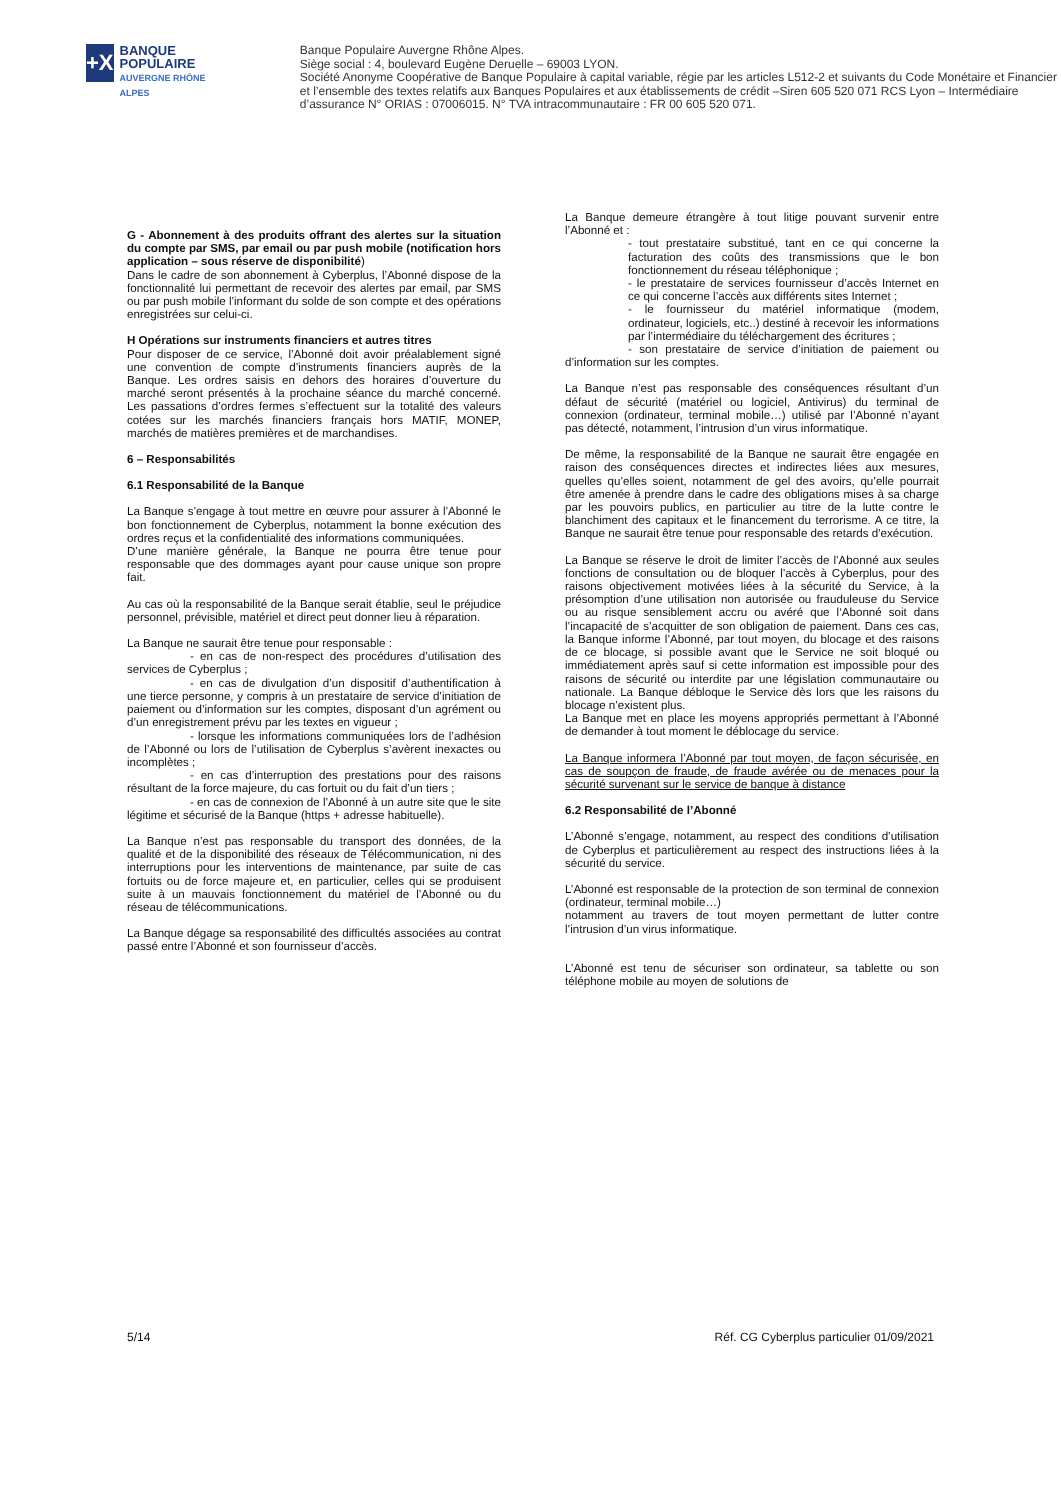+X
BANQUE POPULAIRE
AUVERGNE RHÔNE ALPES
Banque Populaire Auvergne Rhône Alpes.
Siège social : 4, boulevard Eugène Deruelle – 69003 LYON.
Société Anonyme Coopérative de Banque Populaire à capital variable, régie par les articles L512-2 et suivants du Code Monétaire et Financier et l’ensemble des textes relatifs aux Banques Populaires et aux établissements de crédit –Siren 605 520 071 RCS Lyon – Intermédiaire d’assurance N° ORIAS : 07006015. N° TVA intracommunautaire : FR 00 605 520 071.
G - Abonnement à des produits offrant des alertes sur la situation du compte par SMS, par email ou par push mobile (notification hors application – sous réserve de disponibilité)
Dans le cadre de son abonnement à Cyberplus, l’Abonné dispose de la fonctionnalité lui permettant de recevoir des alertes par email, par SMS ou par push mobile l’informant du solde de son compte et des opérations enregistrées sur celui-ci.
H Opérations sur instruments financiers et autres titres
Pour disposer de ce service, l’Abonné doit avoir préalablement signé une convention de compte d’instruments financiers auprès de la Banque. Les ordres saisis en dehors des horaires d’ouverture du marché seront présentés à la prochaine séance du marché concerné. Les passations d’ordres fermes s’effectuent sur la totalité des valeurs cotées sur les marchés financiers français hors MATIF, MONEP, marchés de matières premières et de marchandises.
6 – Responsabilités
6.1 Responsabilité de la Banque
La Banque s’engage à tout mettre en œuvre pour assurer à l’Abonné le bon fonctionnement de Cyberplus, notamment la bonne exécution des ordres reçus et la confidentialité des informations communiquées.
D’une manière générale, la Banque ne pourra être tenue pour responsable que des dommages ayant pour cause unique son propre fait.
Au cas où la responsabilité de la Banque serait établie, seul le préjudice personnel, prévisible, matériel et direct peut donner lieu à réparation.
La Banque ne saurait être tenue pour responsable :
- en cas de non-respect des procédures d’utilisation des services de Cyberplus ;
- en cas de divulgation d’un dispositif d’authentification à une tierce personne, y compris à un prestataire de service d’initiation de paiement ou d’information sur les comptes, disposant d’un agrément ou d’un enregistrement prévu par les textes en vigueur ;
- lorsque les informations communiquées lors de l’adhésion de l’Abonné ou lors de l’utilisation de Cyberplus s’avèrent inexactes ou incomplètes ;
- en cas d’interruption des prestations pour des raisons résultant de la force majeure, du cas fortuit ou du fait d’un tiers ;
- en cas de connexion de l’Abonné à un autre site que le site légitime et sécurisé de la Banque (https + adresse habituelle).
La Banque n’est pas responsable du transport des données, de la qualité et de la disponibilité des réseaux de Télécommunication, ni des interruptions pour les interventions de maintenance, par suite de cas fortuits ou de force majeure et, en particulier, celles qui se produisent suite à un mauvais fonctionnement du matériel de l’Abonné ou du réseau de télécommunications.
La Banque dégage sa responsabilité des difficultés associées au contrat passé entre l’Abonné et son fournisseur d’accès.
La Banque demeure étrangère à tout litige pouvant survenir entre l’Abonné et :
- tout prestataire substitué, tant en ce qui concerne la facturation des coûts des transmissions que le bon fonctionnement du réseau téléphonique ;
- le prestataire de services fournisseur d’accès Internet en ce qui concerne l’accès aux différents sites Internet ;
- le fournisseur du matériel informatique (modem, ordinateur, logiciels, etc..) destiné à recevoir les informations par l’intermédiaire du téléchargement des écritures ;
- son prestataire de service d’initiation de paiement ou d’information sur les comptes.
La Banque n’est pas responsable des conséquences résultant d’un défaut de sécurité (matériel ou logiciel, Antivirus) du terminal de connexion (ordinateur, terminal mobile…) utilisé par l’Abonné n’ayant pas détecté, notamment, l’intrusion d’un virus informatique.
De même, la responsabilité de la Banque ne saurait être engagée en raison des conséquences directes et indirectes liées aux mesures, quelles qu’elles soient, notamment de gel des avoirs, qu’elle pourrait être amenée à prendre dans le cadre des obligations mises à sa charge par les pouvoirs publics, en particulier au titre de la lutte contre le blanchiment des capitaux et le financement du terrorisme. A ce titre, la Banque ne saurait être tenue pour responsable des retards d'exécution.
La Banque se réserve le droit de limiter l’accès de l’Abonné aux seules fonctions de consultation ou de bloquer l’accès à Cyberplus, pour des raisons objectivement motivées liées à la sécurité du Service, à la présomption d’une utilisation non autorisée ou frauduleuse du Service ou au risque sensiblement accru ou avéré que l‘Abonné soit dans l’incapacité de s’acquitter de son obligation de paiement. Dans ces cas, la Banque informe l’Abonné, par tout moyen, du blocage et des raisons de ce blocage, si possible avant que le Service ne soit bloqué ou immédiatement après sauf si cette information est impossible pour des raisons de sécurité ou interdite par une législation communautaire ou nationale. La Banque débloque le Service dès lors que les raisons du blocage n’existent plus.
La Banque met en place les moyens appropriés permettant à l’Abonné de demander à tout moment le déblocage du service.
La Banque informera l’Abonné par tout moyen, de façon sécurisée, en cas de soupçon de fraude, de fraude avérée ou de menaces pour la sécurité survenant sur le service de banque à distance
6.2 Responsabilité de l’Abonné
L’Abonné s’engage, notamment, au respect des conditions d’utilisation de Cyberplus et particulièrement au respect des instructions liées à la sécurité du service.
L’Abonné est responsable de la protection de son terminal de connexion (ordinateur, terminal mobile…)
notamment au travers de tout moyen permettant de lutter contre l’intrusion d’un virus informatique.
L’Abonné est tenu de sécuriser son ordinateur, sa tablette ou son téléphone mobile au moyen de solutions de
5/14 Réf. CG Cyberplus particulier 01/09/2021